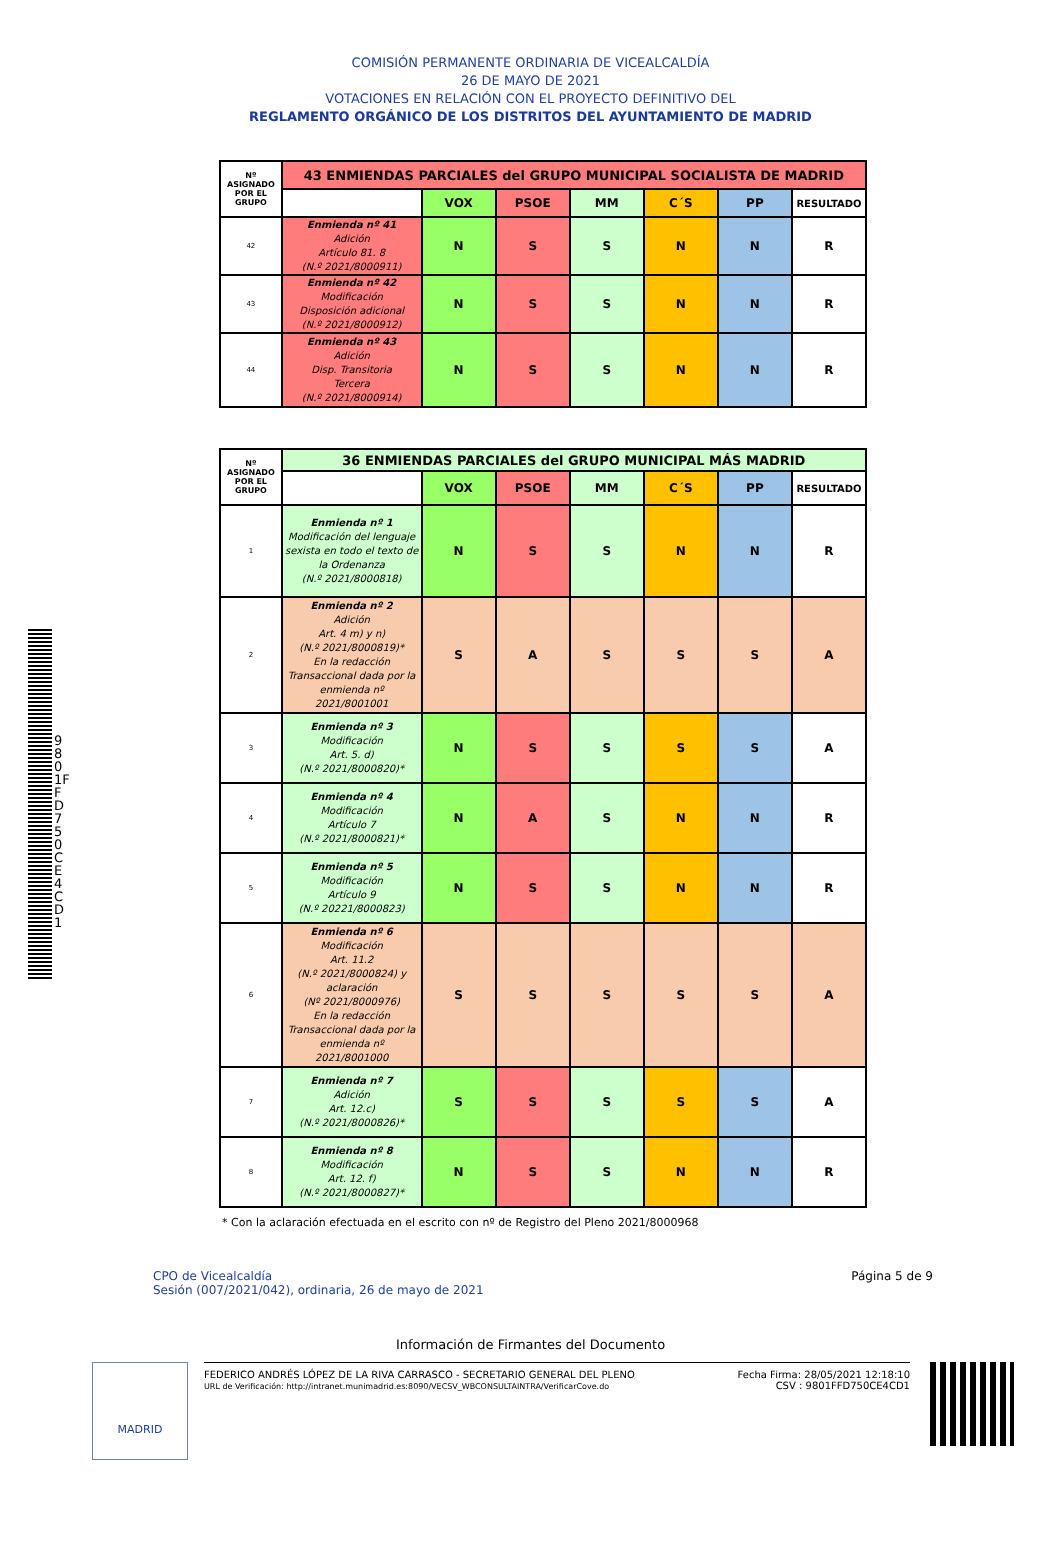COMISIÓN PERMANENTE ORDINARIA DE VICEALCALDÍA
26 DE MAYO DE 2021
VOTACIONES EN RELACIÓN CON EL PROYECTO DEFINITIVO DEL
REGLAMENTO ORGÁNICO DE LOS DISTRITOS DEL AYUNTAMIENTO DE MADRID
| Nº ASIGNADO POR EL GRUPO | 43 ENMIENDAS PARCIALES del GRUPO MUNICIPAL SOCIALISTA DE MADRID | | | | | | |
| --- | --- | --- | --- | --- | --- | --- | --- |
| | | VOX | PSOE | MM | C´S | PP | RESULTADO |
| 42 | Enmienda nº 41 Adición Artículo 81. 8 (N.º 2021/8000911) | N | S | S | N | N | R |
| 43 | Enmienda nº 42 Modificación Disposición adicional (N.º 2021/8000912) | N | S | S | N | N | R |
| 44 | Enmienda nº 43 Adición Disp. Transitoria Tercera (N.º 2021/8000914) | N | S | S | N | N | R |
| Nº ASIGNADO POR EL GRUPO | 36 ENMIENDAS PARCIALES del GRUPO MUNICIPAL MÁS MADRID | | | | | | |
| --- | --- | --- | --- | --- | --- | --- | --- |
| | | VOX | PSOE | MM | C´S | PP | RESULTADO |
| 1 | Enmienda nº 1 Modificación del lenguaje sexista en todo el texto de la Ordenanza (N.º 2021/8000818) | N | S | S | N | N | R |
| 2 | Enmienda nº 2 Adición Art. 4 m) y n) (N.º 2021/8000819)* En la redacción Transaccional dada por la enmienda nº 2021/8001001 | S | A | S | S | S | A |
| 3 | Enmienda nº 3 Modificación Art. 5. d) (N.º 2021/8000820)* | N | S | S | S | S | A |
| 4 | Enmienda nº 4 Modificación Artículo 7 (N.º 2021/8000821)* | N | A | S | N | N | R |
| 5 | Enmienda nº 5 Modificación Artículo 9 (N.º 20221/8000823) | N | S | S | N | N | R |
| 6 | Enmienda nº 6 Modificación Art. 11.2 (N.º 2021/8000824) y aclaración (Nº 2021/8000976) En la redacción Transaccional dada por la enmienda nº 2021/8001000 | S | S | S | S | S | A |
| 7 | Enmienda nº 7 Adición Art. 12.c) (N.º 2021/8000826)* | S | S | S | S | S | A |
| 8 | Enmienda nº 8 Modificación Art. 12. f) (N.º 2021/8000827)* | N | S | S | N | N | R |
* Con la aclaración efectuada en el escrito con nº de Registro del Pleno 2021/8000968
CPO de Vicealcaldía
Sesión (007/2021/042), ordinaria, 26 de mayo de 2021
Página 5 de 9
Información de Firmantes del Documento
MADRID
FEDERICO ANDRÉS LÓPEZ DE LA RIVA CARRASCO - SECRETARIO GENERAL DEL PLENO
URL de Verificación: http://intranet.munimadrid.es:8090/VECSV_WBCONSULTAINTRA/VerificarCove.do
Fecha Firma: 28/05/2021 12:18:10
CSV : 9801FFD750CE4CD1
9801FFD750CE4CD1